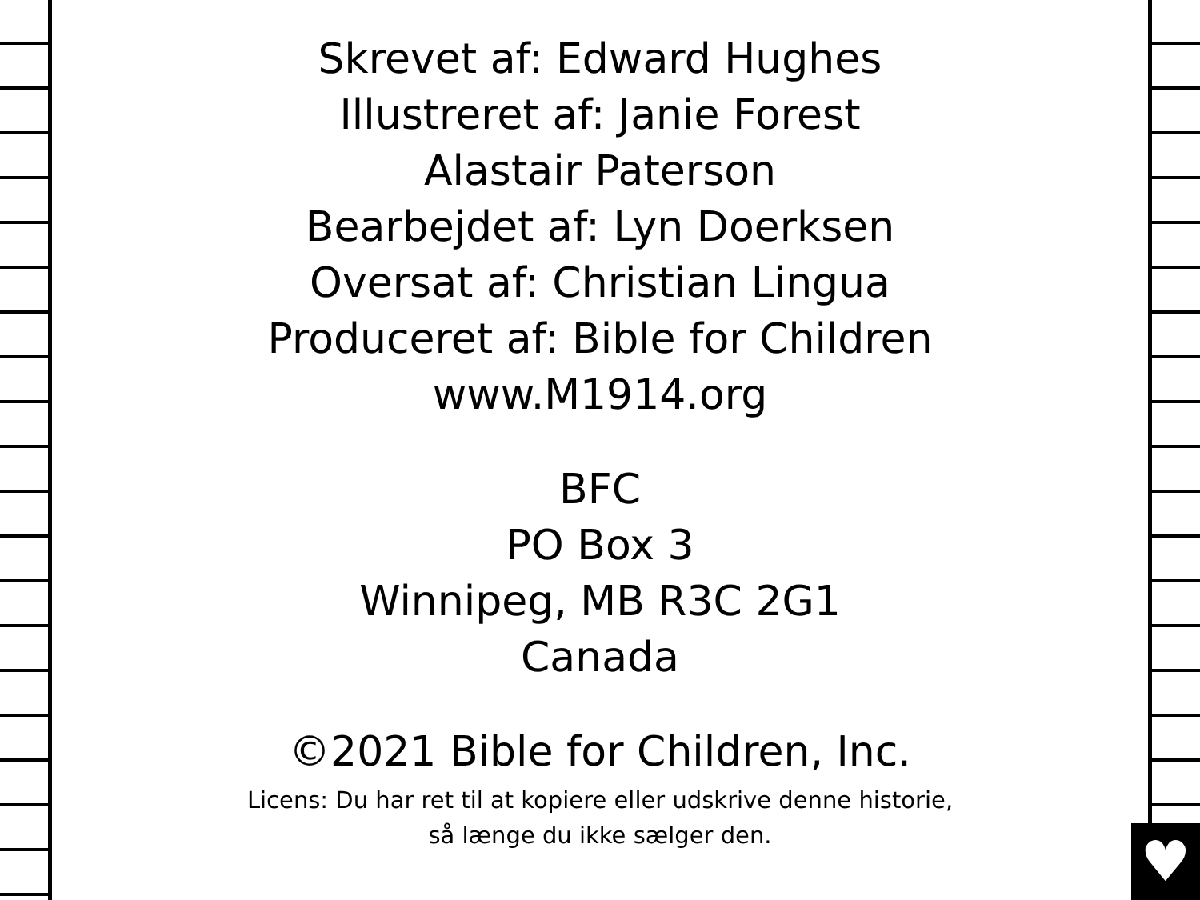♥
Skrevet af: Edward Hughes
Illustreret af: Janie Forest
Alastair Paterson
Bearbejdet af: Lyn Doerksen
Oversat af: Christian Lingua
Produceret af: Bible for Children
www.M1914.org
BFC
PO Box 3
Winnipeg, MB R3C 2G1
Canada
©2021 Bible for Children, Inc.
Licens: Du har ret til at kopiere eller udskrive denne historie,
så længe du ikke sælger den.